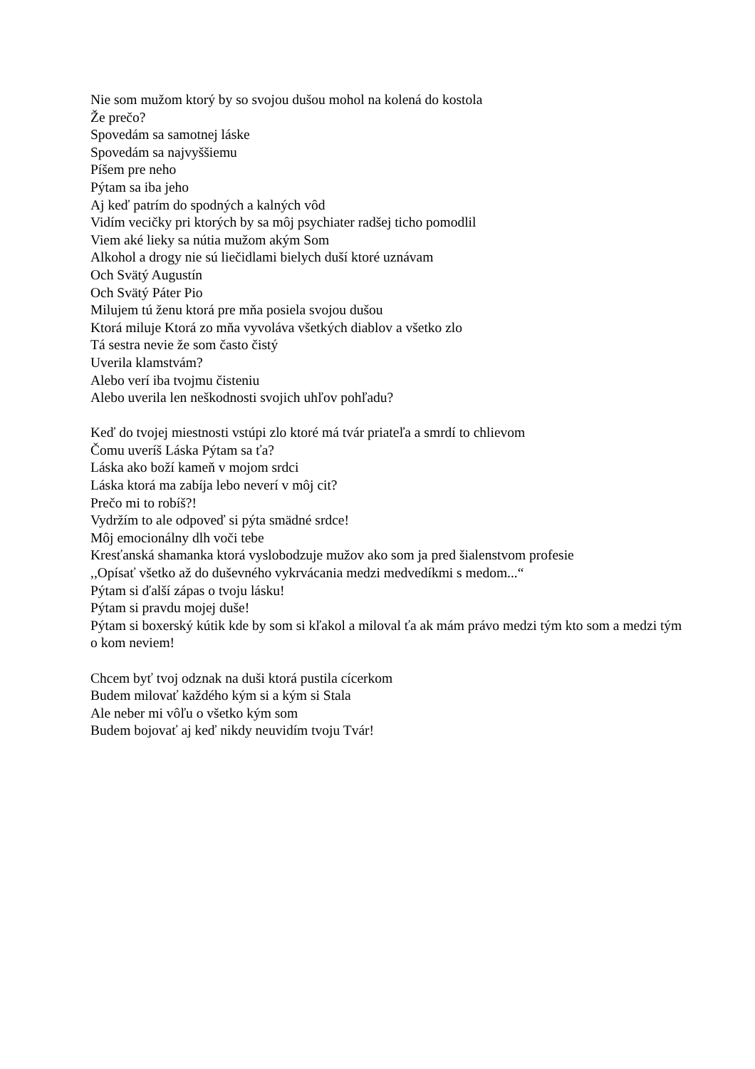Nie som mužom ktorý by so svojou dušou mohol na kolená do kostola
Že prečo?
Spovedám sa samotnej láske
Spovedám sa najvyššiemu
Píšem pre neho
Pýtam sa iba jeho
Aj keď patrím do spodných a kalných vôd
Vidím vecičky pri ktorých by sa môj psychiater radšej ticho pomodlil
Viem aké lieky sa nútia mužom akým Som
Alkohol a drogy nie sú liečidlami bielych duší ktoré uznávam
Och Svätý Augustín
Och Svätý Páter Pio
Milujem tú ženu ktorá pre mňa posiela svojou dušou
Ktorá miluje Ktorá zo mňa vyvoláva všetkých diablov a všetko zlo
Tá sestra nevie že som často čistý
Uverila klamstvám?
Alebo verí iba tvojmu čisteniu
Alebo uverila len neškodnosti svojich uhľov pohľadu?
Keď do tvojej miestnosti vstúpi zlo ktoré má tvár priateľa a smrdí to chlievom
Čomu uveríš Láska Pýtam sa ťa?
Láska ako boží kameň v mojom srdci
Láska ktorá ma zabíja lebo neverí v môj cit?
Prečo mi to robíš?!
Vydržím to ale odpoveď si pýta smädné srdce!
Môj emocionálny dlh voči tebe
Kresťanská shamanka ktorá vyslobodzuje mužov ako som ja pred šialenstvom profesie
,,Opísať všetko až do duševného vykrvácania medzi medvedíkmi s medom...“
Pýtam si ďalší zápas o tvoju lásku!
Pýtam si pravdu mojej duše!
Pýtam si boxerský kútik kde by som si kľakol a miloval ťa ak mám právo medzi tým kto som a medzi tým o kom neviem!
Chcem byť tvoj odznak na duši ktorá pustila cícerkom
Budem milovať každého kým si a kým si Stala
Ale neber mi vôľu o všetko kým som
Budem bojovať aj keď nikdy neuvidím tvoju Tvár!